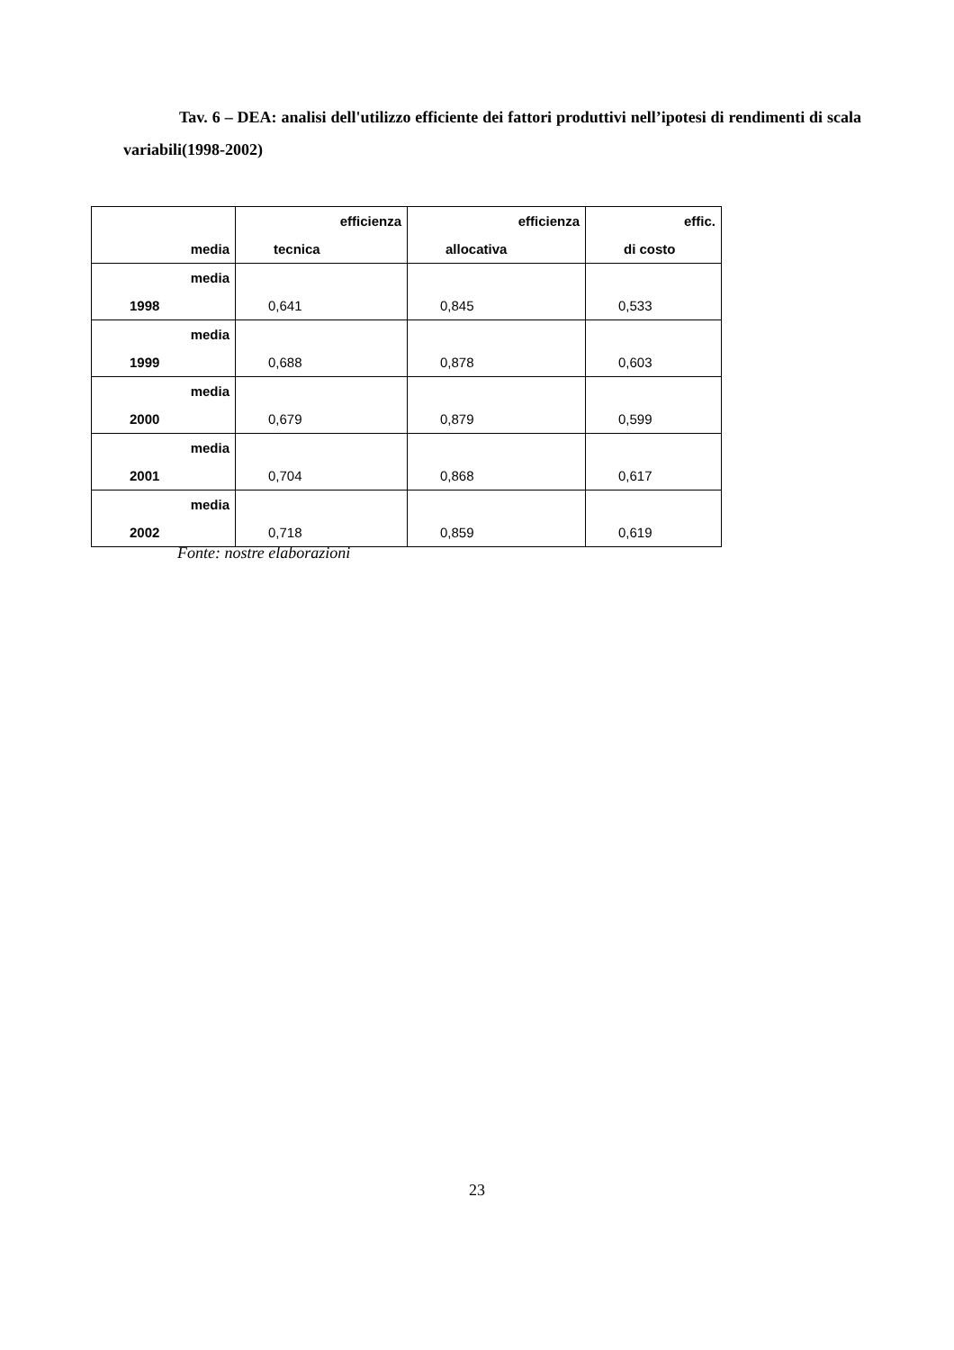Tav. 6 – DEA: analisi dell'utilizzo efficiente dei fattori produttivi nell’ipotesi di rendimenti di scala variabili(1998-2002)
| media | efficienza tecnica | efficienza allocativa | effic. di costo |
| --- | --- | --- | --- |
| media 1998 | 0,641 | 0,845 | 0,533 |
| media 1999 | 0,688 | 0,878 | 0,603 |
| media 2000 | 0,679 | 0,879 | 0,599 |
| media 2001 | 0,704 | 0,868 | 0,617 |
| media 2002 | 0,718 | 0,859 | 0,619 |
Fonte: nostre elaborazioni
23